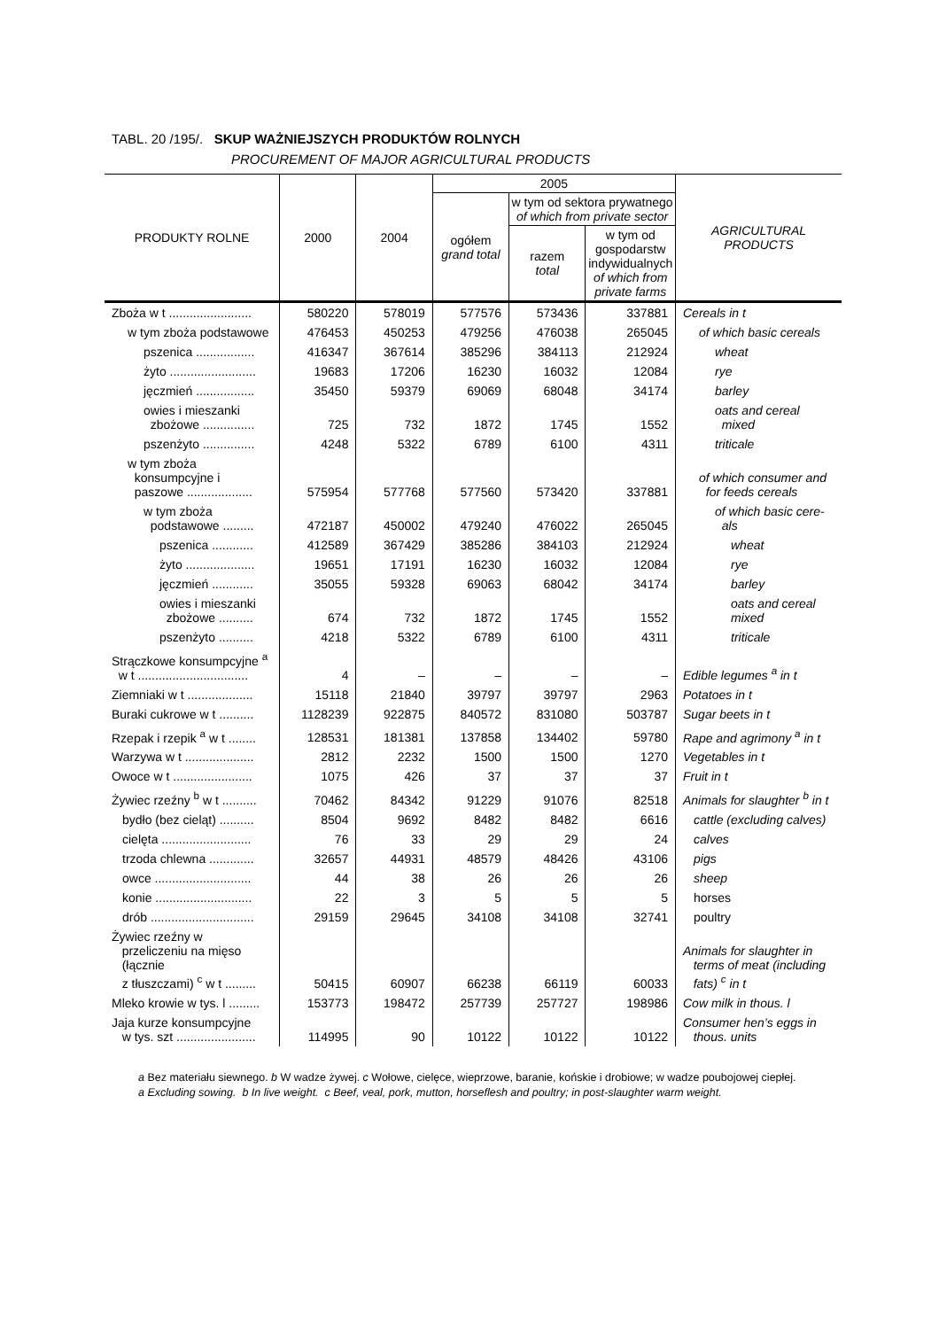TABL. 20 /195/. SKUP WAŻNIEJSZYCH PRODUKTÓW ROLNYCH
PROCUREMENT OF MAJOR AGRICULTURAL PRODUCTS
| PRODUKTY ROLNE | 2000 | 2004 | 2005 | | | AGRICULTURAL PRODUCTS |
| --- | --- | --- | --- | --- | --- | --- |
| | | | ogółem grand total | w tym od sektora prywatnego of which from private sector | | |
| | | | | razem total | w tym od gospodarstw indywidualnych of which from private farms | |
| Zboża w t ........................ | 580220 | 578019 | 577576 | 573436 | 337881 | Cereals in t |
| w tym zboża podstawowe | 476453 | 450253 | 479256 | 476038 | 265045 | of which basic cereals |
| pszenica ................. | 416347 | 367614 | 385296 | 384113 | 212924 | wheat |
| żyto ......................... | 19683 | 17206 | 16230 | 16032 | 12084 | rye |
| jęczmień ................. | 35450 | 59379 | 69069 | 68048 | 34174 | barley |
| owies i mieszanki zbożowe ............... | 725 | 732 | 1872 | 1745 | 1552 | oats and cereal mixed |
| pszenżyto ............... | 4248 | 5322 | 6789 | 6100 | 4311 | triticale |
| w tym zboża konsumpcyjne i paszowe ................... | 575954 | 577768 | 577560 | 573420 | 337881 | of which consumer and for feeds cereals |
| w tym zboża podstawowe ......... | 472187 | 450002 | 479240 | 476022 | 265045 | of which basic cere- als |
| pszenica ............ | 412589 | 367429 | 385286 | 384103 | 212924 | wheat |
| żyto .................... | 19651 | 17191 | 16230 | 16032 | 12084 | rye |
| jęczmień ............ | 35055 | 59328 | 69063 | 68042 | 34174 | barley |
| owies i mieszanki zbożowe .......... | 674 | 732 | 1872 | 1745 | 1552 | oats and cereal mixed |
| pszenżyto .......... | 4218 | 5322 | 6789 | 6100 | 4311 | triticale |
| Strączkowe konsumpcyjne <sup>a</sup> w t ................................ | 4 | – | – | – | – | Edible legumes <sup>a</sup> in t |
| Ziemniaki w t ................... | 15118 | 21840 | 39797 | 39797 | 2963 | Potatoes in t |
| Buraki cukrowe w t .......... | 1128239 | 922875 | 840572 | 831080 | 503787 | Sugar beets in t |
| Rzepak i rzepik <sup>a</sup> w t ........ | 128531 | 181381 | 137858 | 134402 | 59780 | Rape and agrimony <sup>a</sup> in t |
| Warzywa w t .................... | 2812 | 2232 | 1500 | 1500 | 1270 | Vegetables in t |
| Owoce w t ....................... | 1075 | 426 | 37 | 37 | 37 | Fruit in t |
| Żywiec rzeźny <sup>b</sup> w t .......... | 70462 | 84342 | 91229 | 91076 | 82518 | Animals for slaughter <sup>b</sup> in t |
| bydło (bez cieląt) .......... | 8504 | 9692 | 8482 | 8482 | 6616 | cattle (excluding calves) |
| cielęta .......................... | 76 | 33 | 29 | 29 | 24 | calves |
| trzoda chlewna ............. | 32657 | 44931 | 48579 | 48426 | 43106 | pigs |
| owce ............................ | 44 | 38 | 26 | 26 | 26 | sheep |
| konie ............................ | 22 | 3 | 5 | 5 | 5 | horses |
| drób .............................. | 29159 | 29645 | 34108 | 34108 | 32741 | poultry |
| Żywiec rzeźny w przeliczeniu na mięso (łącznie z tłuszczami) <sup>c</sup> w t ......... | 50415 | 60907 | 66238 | 66119 | 60033 | Animals for slaughter in terms of meat (including fats) <sup>c</sup> in t |
| Mleko krowie w tys. l ......... | 153773 | 198472 | 257739 | 257727 | 198986 | Cow milk in thous. l |
| Jaja kurze konsumpcyjne w tys. szt ....................... | 114995 | 90 | 10122 | 10122 | 10122 | Consumer hen’s eggs in thous. units |
a Bez materiału siewnego. b W wadze żywej. c Wołowe, cielęce, wieprzowe, baranie, końskie i drobiowe; w wadze poubojowej ciepłej.
a Excluding sowing. b In live weight. c Beef, veal, pork, mutton, horseflesh and poultry; in post-slaughter warm weight.